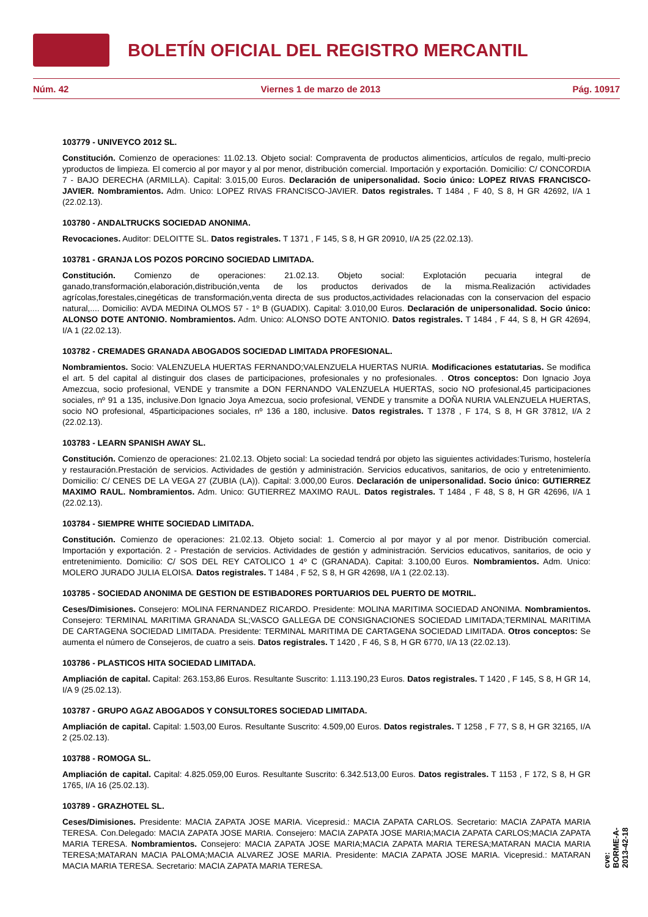BOLETÍN OFICIAL DEL REGISTRO MERCANTIL
Núm. 42 Viernes 1 de marzo de 2013 Pág. 10917
103779 - UNIVEYCO 2012 SL.
Constitución. Comienzo de operaciones: 11.02.13. Objeto social: Compraventa de productos alimenticios, artículos de regalo, multi-precio yproductos de limpieza. El comercio al por mayor y al por menor, distribución comercial. Importación y exportación. Domicilio: C/ CONCORDIA 7 - BAJO DERECHA (ARMILLA). Capital: 3.015,00 Euros. Declaración de unipersonalidad. Socio único: LOPEZ RIVAS FRANCISCO-JAVIER. Nombramientos. Adm. Unico: LOPEZ RIVAS FRANCISCO-JAVIER. Datos registrales. T 1484 , F 40, S 8, H GR 42692, I/A 1 (22.02.13).
103780 - ANDALTRUCKS SOCIEDAD ANONIMA.
Revocaciones. Auditor: DELOITTE SL. Datos registrales. T 1371 , F 145, S 8, H GR 20910, I/A 25 (22.02.13).
103781 - GRANJA LOS POZOS PORCINO SOCIEDAD LIMITADA.
Constitución. Comienzo de operaciones: 21.02.13. Objeto social: Explotación pecuaria integral de ganado,transformación,elaboración,distribución,venta de los productos derivados de la misma.Realización actividades agrícolas,forestales,cinegéticas de transformación,venta directa de sus productos,actividades relacionadas con la conservacion del espacio natural,.... Domicilio: AVDA MEDINA OLMOS 57 - 1º B (GUADIX). Capital: 3.010,00 Euros. Declaración de unipersonalidad. Socio único: ALONSO DOTE ANTONIO. Nombramientos. Adm. Unico: ALONSO DOTE ANTONIO. Datos registrales. T 1484 , F 44, S 8, H GR 42694, I/A 1 (22.02.13).
103782 - CREMADES GRANADA ABOGADOS SOCIEDAD LIMITADA PROFESIONAL.
Nombramientos. Socio: VALENZUELA HUERTAS FERNANDO;VALENZUELA HUERTAS NURIA. Modificaciones estatutarias. Se modifica el art. 5 del capital al distinguir dos clases de participaciones, profesionales y no profesionales. . Otros conceptos: Don Ignacio Joya Amezcua, socio profesional, VENDE y transmite a DON FERNANDO VALENZUELA HUERTAS, socio NO profesional,45 participaciones sociales, nº 91 a 135, inclusive.Don Ignacio Joya Amezcua, socio profesional, VENDE y transmite a DOÑA NURIA VALENZUELA HUERTAS, socio NO profesional, 45participaciones sociales, nº 136 a 180, inclusive. Datos registrales. T 1378 , F 174, S 8, H GR 37812, I/A 2 (22.02.13).
103783 - LEARN SPANISH AWAY SL.
Constitución. Comienzo de operaciones: 21.02.13. Objeto social: La sociedad tendrá por objeto las siguientes actividades:Turismo, hostelería y restauración.Prestación de servicios. Actividades de gestión y administración. Servicios educativos, sanitarios, de ocio y entretenimiento. Domicilio: C/ CENES DE LA VEGA 27 (ZUBIA (LA)). Capital: 3.000,00 Euros. Declaración de unipersonalidad. Socio único: GUTIERREZ MAXIMO RAUL. Nombramientos. Adm. Unico: GUTIERREZ MAXIMO RAUL. Datos registrales. T 1484 , F 48, S 8, H GR 42696, I/A 1 (22.02.13).
103784 - SIEMPRE WHITE SOCIEDAD LIMITADA.
Constitución. Comienzo de operaciones: 21.02.13. Objeto social: 1. Comercio al por mayor y al por menor. Distribución comercial. Importación y exportación. 2 - Prestación de servicios. Actividades de gestión y administración. Servicios educativos, sanitarios, de ocio y entretenimiento. Domicilio: C/ SOS DEL REY CATOLICO 1 4º C (GRANADA). Capital: 3.100,00 Euros. Nombramientos. Adm. Unico: MOLERO JURADO JULIA ELOISA. Datos registrales. T 1484 , F 52, S 8, H GR 42698, I/A 1 (22.02.13).
103785 - SOCIEDAD ANONIMA DE GESTION DE ESTIBADORES PORTUARIOS DEL PUERTO DE MOTRIL.
Ceses/Dimisiones. Consejero: MOLINA FERNANDEZ RICARDO. Presidente: MOLINA MARITIMA SOCIEDAD ANONIMA. Nombramientos. Consejero: TERMINAL MARITIMA GRANADA SL;VASCO GALLEGA DE CONSIGNACIONES SOCIEDAD LIMITADA;TERMINAL MARITIMA DE CARTAGENA SOCIEDAD LIMITADA. Presidente: TERMINAL MARITIMA DE CARTAGENA SOCIEDAD LIMITADA. Otros conceptos: Se aumenta el número de Consejeros, de cuatro a seis. Datos registrales. T 1420 , F 46, S 8, H GR 6770, I/A 13 (22.02.13).
103786 - PLASTICOS HITA SOCIEDAD LIMITADA.
Ampliación de capital. Capital: 263.153,86 Euros. Resultante Suscrito: 1.113.190,23 Euros. Datos registrales. T 1420 , F 145, S 8, H GR 14, I/A 9 (25.02.13).
103787 - GRUPO AGAZ ABOGADOS Y CONSULTORES SOCIEDAD LIMITADA.
Ampliación de capital. Capital: 1.503,00 Euros. Resultante Suscrito: 4.509,00 Euros. Datos registrales. T 1258 , F 77, S 8, H GR 32165, I/A 2 (25.02.13).
103788 - ROMOGA SL.
Ampliación de capital. Capital: 4.825.059,00 Euros. Resultante Suscrito: 6.342.513,00 Euros. Datos registrales. T 1153 , F 172, S 8, H GR 1765, I/A 16 (25.02.13).
103789 - GRAZHOTEL SL.
Ceses/Dimisiones. Presidente: MACIA ZAPATA JOSE MARIA. Vicepresid.: MACIA ZAPATA CARLOS. Secretario: MACIA ZAPATA MARIA TERESA. Con.Delegado: MACIA ZAPATA JOSE MARIA. Consejero: MACIA ZAPATA JOSE MARIA;MACIA ZAPATA CARLOS;MACIA ZAPATA MARIA TERESA. Nombramientos. Consejero: MACIA ZAPATA JOSE MARIA;MACIA ZAPATA MARIA TERESA;MATARAN MACIA MARIA TERESA;MATARAN MACIA PALOMA;MACIA ALVAREZ JOSE MARIA. Presidente: MACIA ZAPATA JOSE MARIA. Vicepresid.: MATARAN MACIA MARIA TERESA. Secretario: MACIA ZAPATA MARIA TERESA.
cve: BORME-A-2013-42-18